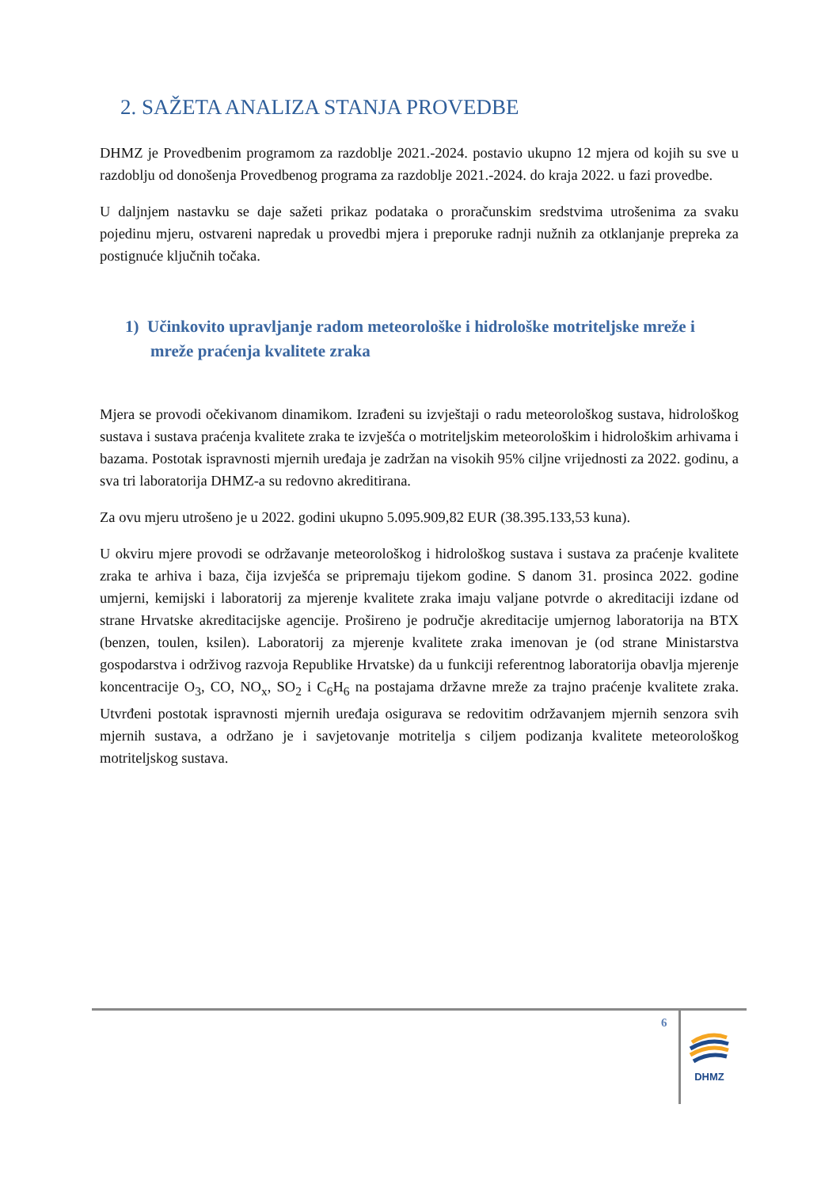2. SAŽETA ANALIZA STANJA PROVEDBE
DHMZ je Provedbenim programom za razdoblje 2021.-2024. postavio ukupno 12 mjera od kojih su sve u razdoblju od donošenja Provedbenog programa za razdoblje 2021.-2024. do kraja 2022. u fazi provedbe.
U daljnjem nastavku se daje sažeti prikaz podataka o proračunskim sredstvima utrošenima za svaku pojedinu mjeru, ostvareni napredak u provedbi mjera i preporuke radnji nužnih za otklanjanje prepreka za postignuće ključnih točaka.
1) Učinkovito upravljanje radom meteorološke i hidrološke motriteljske mreže i mreže praćenja kvalitete zraka
Mjera se provodi očekivanom dinamikom. Izrađeni su izvještaji o radu meteorološkog sustava, hidrološkog sustava i sustava praćenja kvalitete zraka te izvješća o motriteljskim meteorološkim i hidrološkim arhivama i bazama. Postotak ispravnosti mjernih uređaja je zadržan na visokih 95% ciljne vrijednosti za 2022. godinu, a sva tri laboratorija DHMZ-a su redovno akreditirana.
Za ovu mjeru utrošeno je u 2022. godini ukupno 5.095.909,82 EUR (38.395.133,53 kuna).
U okviru mjere provodi se održavanje meteorološkog i hidrološkog sustava i sustava za praćenje kvalitete zraka te arhiva i baza, čija izvješća se pripremaju tijekom godine. S danom 31. prosinca 2022. godine umjerni, kemijski i laboratorij za mjerenje kvalitete zraka imaju valjane potvrde o akreditaciji izdane od strane Hrvatske akreditacijske agencije. Prošireno je područje akreditacije umjernog laboratorija na BTX (benzen, toulen, ksilen). Laboratorij za mjerenje kvalitete zraka imenovan je (od strane Ministarstva gospodarstva i održivog razvoja Republike Hrvatske) da u funkciji referentnog laboratorija obavlja mjerenje koncentracije O<sub>3</sub>, CO, NO<sub>x</sub>, SO<sub>2</sub> i C<sub>6</sub>H<sub>6</sub> na postajama državne mreže za trajno praćenje kvalitete zraka. Utvrđeni postotak ispravnosti mjernih uređaja osigurava se redovitim održavanjem mjernih senzora svih mjernih sustava, a održano je i savjetovanje motritelja s ciljem podizanja kvalitete meteorološkog motriteljskog sustava.
6
DHMZ